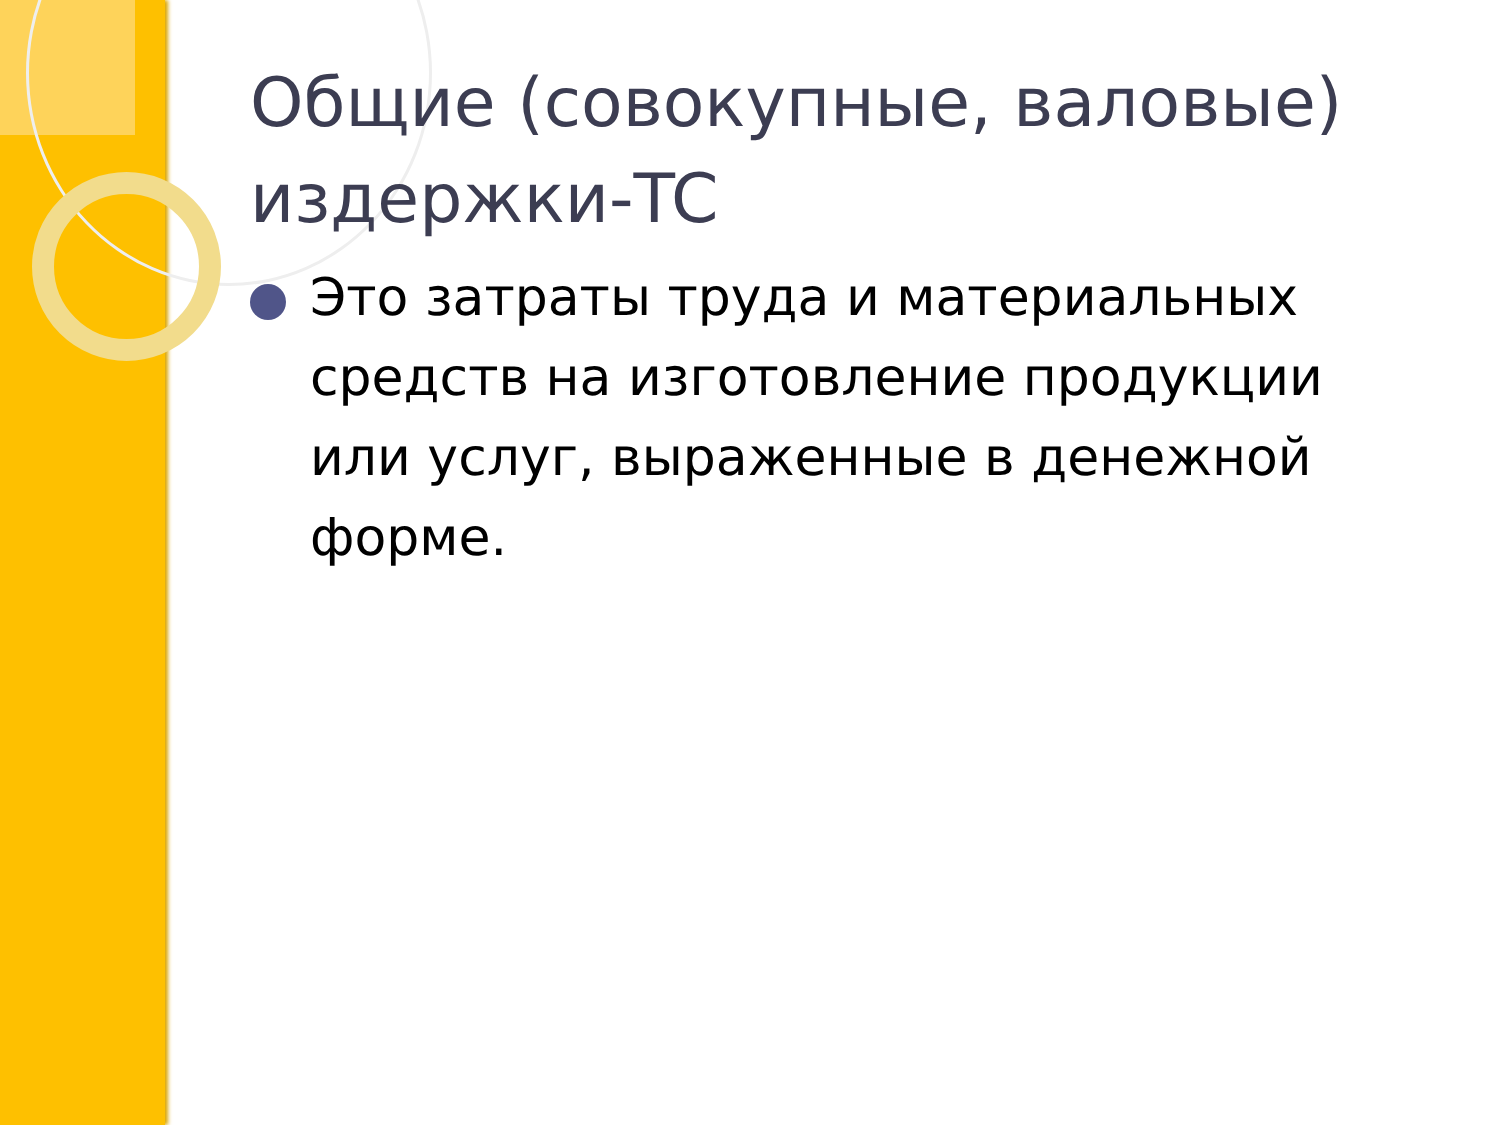Общие (совокупные, валовые) издержки-TC
Это затраты труда и материальных средств на изготовление продукции или услуг, выраженные в денежной форме.